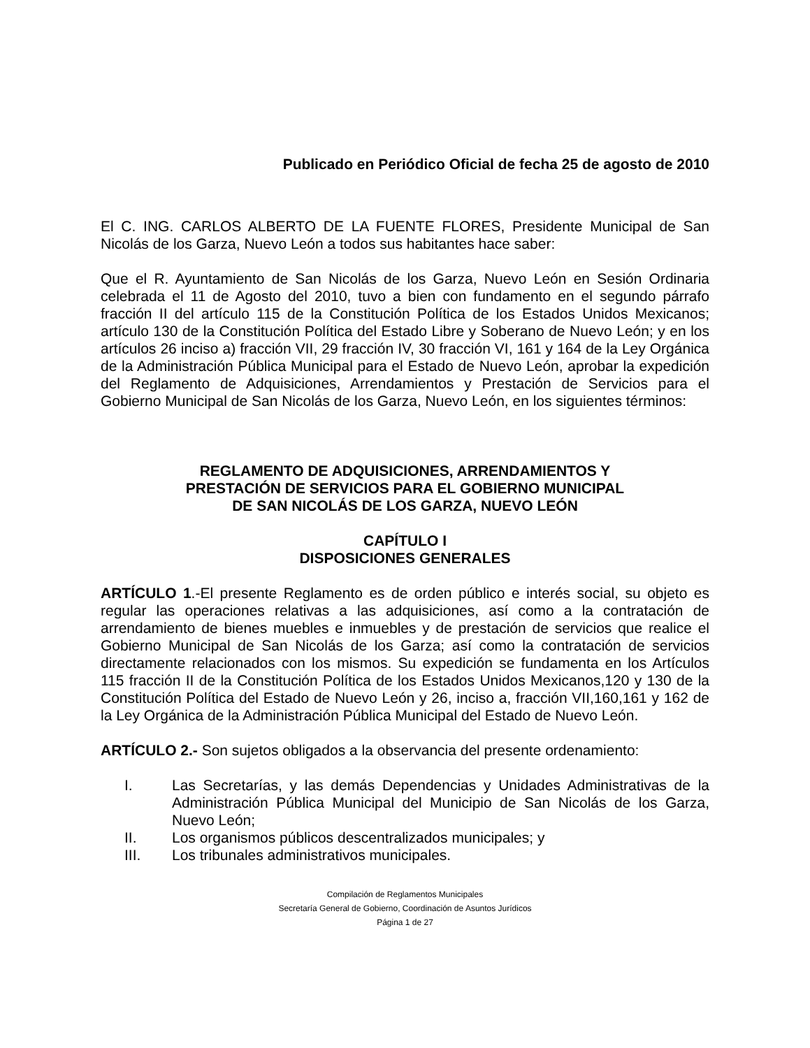Publicado en Periódico Oficial de fecha 25 de agosto de 2010
El C. ING. CARLOS ALBERTO DE LA FUENTE FLORES, Presidente Municipal de San Nicolás de los Garza, Nuevo León a todos sus habitantes hace saber:
Que el R. Ayuntamiento de San Nicolás de los Garza, Nuevo León en Sesión Ordinaria celebrada el 11 de Agosto del 2010, tuvo a bien con fundamento en el segundo párrafo fracción II del artículo 115 de la Constitución Política de los Estados Unidos Mexicanos; artículo 130 de la Constitución Política del Estado Libre y Soberano de Nuevo León; y en los artículos 26 inciso a) fracción VII, 29 fracción IV, 30 fracción VI, 161 y 164 de la Ley Orgánica de la Administración Pública Municipal para el Estado de Nuevo León, aprobar la expedición del Reglamento de Adquisiciones, Arrendamientos y Prestación de Servicios para el Gobierno Municipal de San Nicolás de los Garza, Nuevo León, en los siguientes términos:
REGLAMENTO DE ADQUISICIONES, ARRENDAMIENTOS Y
PRESTACIÓN DE SERVICIOS PARA EL GOBIERNO MUNICIPAL
DE SAN NICOLÁS DE LOS GARZA, NUEVO LEÓN
CAPÍTULO I
DISPOSICIONES GENERALES
ARTÍCULO 1.-El presente Reglamento es de orden público e interés social, su objeto es regular las operaciones relativas a las adquisiciones, así como a la contratación de arrendamiento de bienes muebles e inmuebles y de prestación de servicios que realice el Gobierno Municipal de San Nicolás de los Garza; así como la contratación de servicios directamente relacionados con los mismos. Su expedición se fundamenta en los Artículos 115 fracción II de la Constitución Política de los Estados Unidos Mexicanos,120 y 130 de la Constitución Política del Estado de Nuevo León y 26, inciso a, fracción VII,160,161 y 162 de la Ley Orgánica de la Administración Pública Municipal del Estado de Nuevo León.
ARTÍCULO 2.- Son sujetos obligados a la observancia del presente ordenamiento:
I. Las Secretarías, y las demás Dependencias y Unidades Administrativas de la Administración Pública Municipal del Municipio de San Nicolás de los Garza, Nuevo León;
II. Los organismos públicos descentralizados municipales; y
III. Los tribunales administrativos municipales.
Compilación de Reglamentos Municipales
Secretaría General de Gobierno, Coordinación de Asuntos Jurídicos
Página 1 de 27